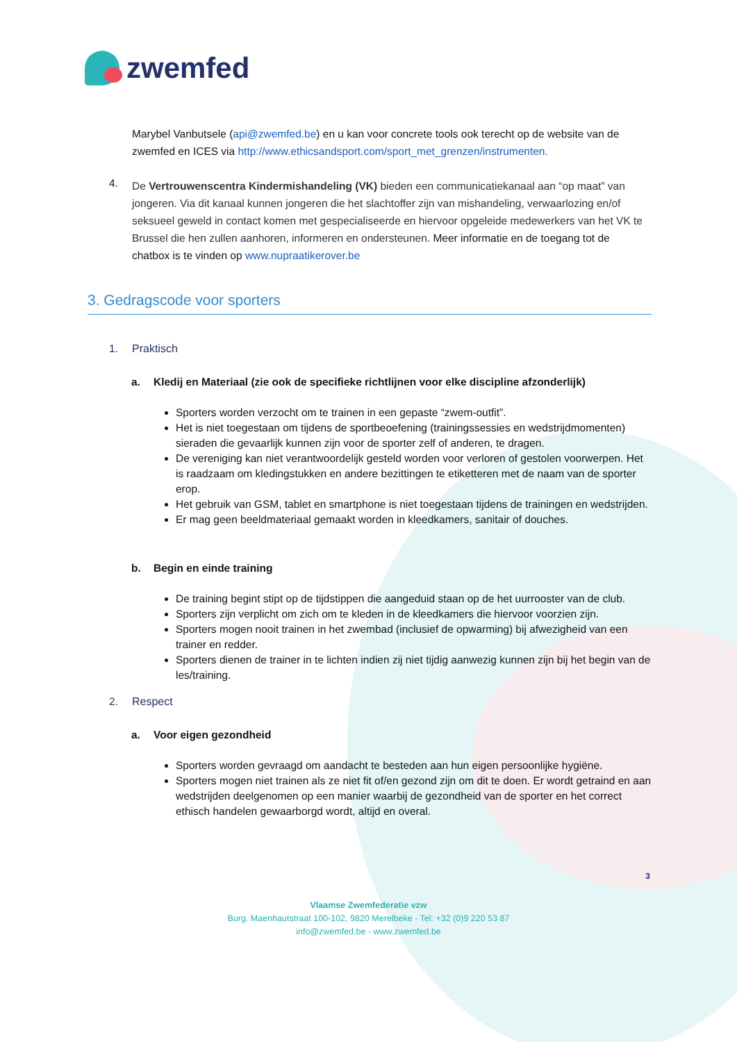zwemfed
Marybel Vanbutsele (api@zwemfed.be) en u kan voor concrete tools ook terecht op de website van de zwemfed en ICES via http://www.ethicsandsport.com/sport_met_grenzen/instrumenten.
4.
De Vertrouwenscentra Kindermishandeling (VK) bieden een communicatiekanaal aan “op maat” van jongeren. Via dit kanaal kunnen jongeren die het slachtoffer zijn van mishandeling, verwaarlozing en/of seksueel geweld in contact komen met gespecialiseerde en hiervoor opgeleide medewerkers van het VK te Brussel die hen zullen aanhoren, informeren en ondersteunen. Meer informatie en de toegang tot de chatbox is te vinden op www.nupraatikerover.be
3. Gedragscode voor sporters
1. Praktisch
a. Kledij en Materiaal (zie ook de specifieke richtlijnen voor elke discipline afzonderlijk)
Sporters worden verzocht om te trainen in een gepaste “zwem-outfit”.
Het is niet toegestaan om tijdens de sportbeoefening (trainingssessies en wedstrijdmomenten) sieraden die gevaarlijk kunnen zijn voor de sporter zelf of anderen, te dragen.
De vereniging kan niet verantwoordelijk gesteld worden voor verloren of gestolen voorwerpen. Het is raadzaam om kledingstukken en andere bezittingen te etiketteren met de naam van de sporter erop.
Het gebruik van GSM, tablet en smartphone is niet toegestaan tijdens de trainingen en wedstrijden.
Er mag geen beeldmateriaal gemaakt worden in kleedkamers, sanitair of douches.
b. Begin en einde training
De training begint stipt op de tijdstippen die aangeduid staan op de het uurrooster van de club.
Sporters zijn verplicht om zich om te kleden in de kleedkamers die hiervoor voorzien zijn.
Sporters mogen nooit trainen in het zwembad (inclusief de opwarming) bij afwezigheid van een trainer en redder.
Sporters dienen de trainer in te lichten indien zij niet tijdig aanwezig kunnen zijn bij het begin van de les/training.
2. Respect
a. Voor eigen gezondheid
Sporters worden gevraagd om aandacht te besteden aan hun eigen persoonlijke hygiëne.
Sporters mogen niet trainen als ze niet fit of/en gezond zijn om dit te doen. Er wordt getraind en aan wedstrijden deelgenomen op een manier waarbij de gezondheid van de sporter en het correct ethisch handelen gewaarborgd wordt, altijd en overal.
3
Vlaamse Zwemfederatie vzw
Burg. Maenhautstraat 100-102, 9820 Merelbeke - Tel: +32 (0)9 220 53 87
info@zwemfed.be - www.zwemfed.be